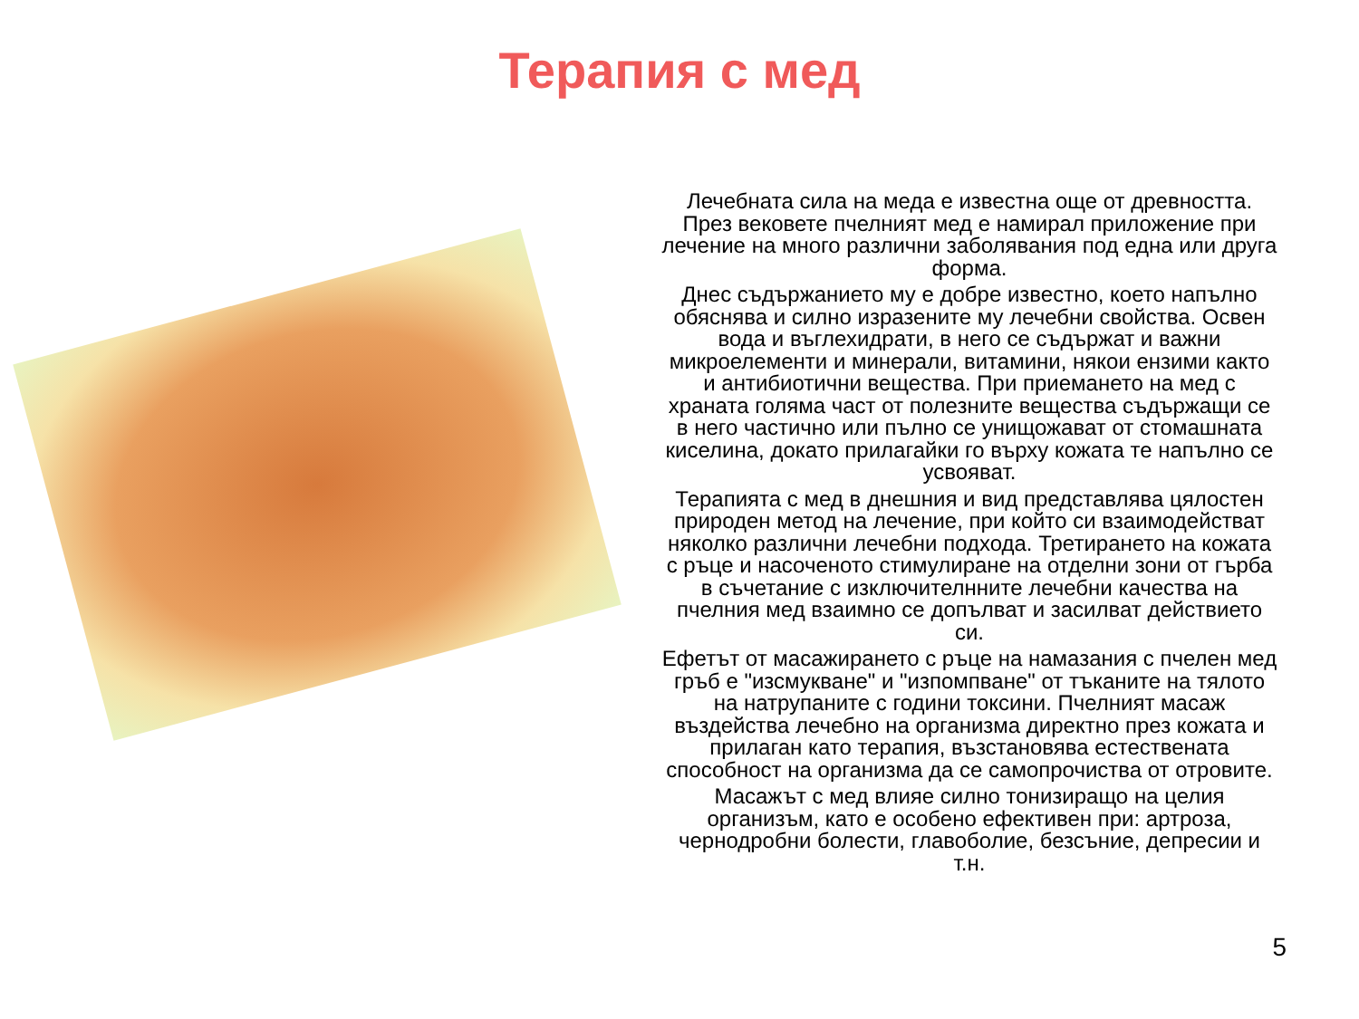Терапия с мед
Лечебната сила на меда е известна още от древността. През вековете пчелният мед е намирал приложение при лечение на много различни заболявания под една или друга форма.
Днес съдържанието му е добре известно, което напълно обяснява и силно изразените му лечебни свойства. Освен вода и въглехидрати, в него се съдържат и важни микроелементи и минерали, витамини, някои ензими както и антибиотични вещества. При приемането на мед с храната голяма част от полезните вещества съдържащи се в него частично или пълно се унищожават от стомашната киселина, докато прилагайки го върху кожата те напълно се усвояват.
Терапията с мед в днешния и вид представлява цялостен природен метод на лечение, при който си взаимодействат няколко различни лечебни подхода. Третирането на кожата с ръце и насоченото стимулиране на отделни зони от гърба в съчетание с изключителнните лечебни качества на пчелния мед взаимно се допълват и засилват действието си.
Ефетът от масажирането с ръце на намазания с пчелен мед гръб е "изсмукване" и "изпомпване" от тъканите на тялото на натрупаните с години токсини. Пчелният масаж въздейства лечебно на организма директно през кожата и прилаган като терапия, възстановява естествената способност на организма да се самопрочиства от отровите.
Масажът с мед влияе силно тонизиращо на целия организъм, като е особено ефективен при: артроза, чернодробни болести, главоболие, безсъние, депресии и т.н.
5